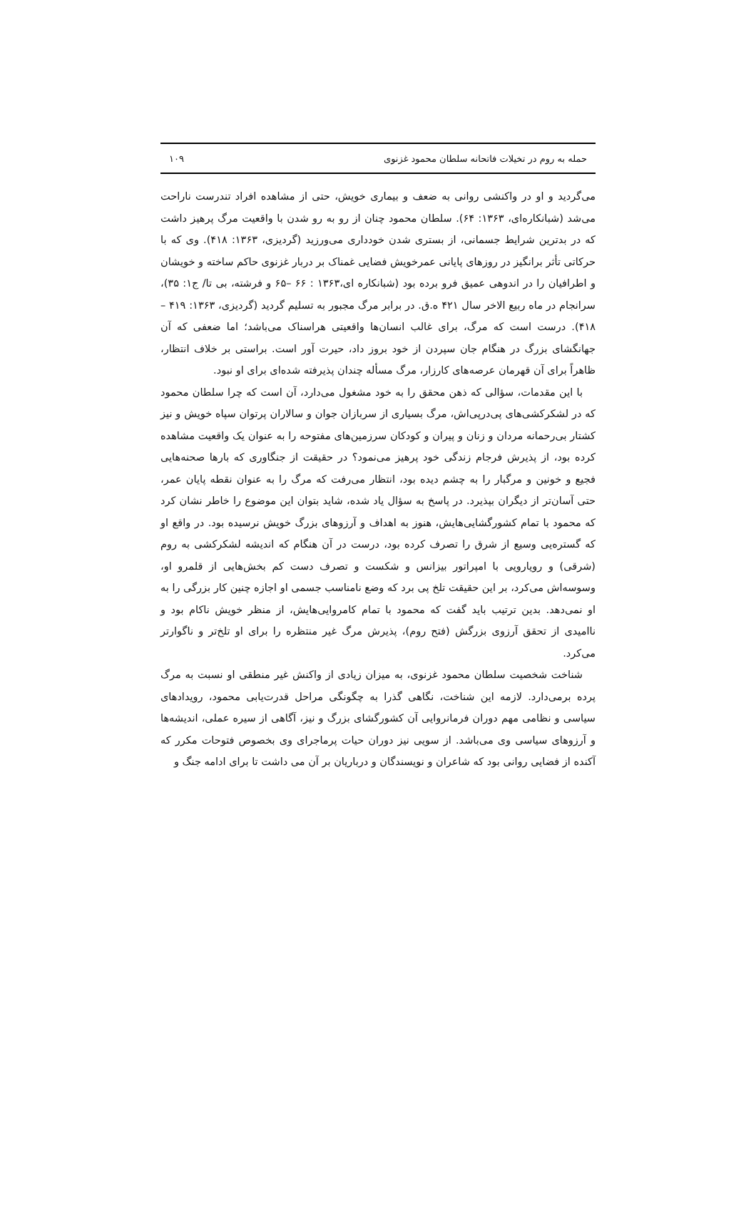حمله به روم در تخیلات فاتحانه سلطان محمود غزنوی ۱۰۹
می‌گردید و او در واکنشی روانی به ضعف و بیماری خویش، حتی از مشاهده افراد تندرست ناراحت می‌شد (شبانکاره‌ای، ۱۳۶۳: ۶۴). سلطان محمود چنان از رو به رو شدن با واقعیت مرگ پرهیز داشت که در بدترین شرایط جسمانی، از بستری شدن خودداری می‌ورزید (گردیزی، ۱۳۶۳: ۴۱۸). وی که با حرکاتی تأثر برانگیز در روزهای پایانی عمرخویش فضایی غمناک بر دربار غزنوی حاکم ساخته و خویشان و اطرافیان را در اندوهی عمیق فرو برده بود (شبانکاره ای،۱۳۶۳ : ۶۶ –۶۵ و فرشته، بی تا/ ج۱: ۳۵)، سرانجام در ماه ربیع الاخر سال ۴۲۱ ه.ق. در برابر مرگ مجبور به تسلیم گردید (گردیزی، ۱۳۶۳: ۴۱۹ –۴۱۸). درست است که مرگ، برای غالب انسان‌ها واقعیتی هراسناک می‌باشد؛ اما ضعفی که آن جهانگشای بزرگ در هنگام جان سپردن از خود بروز داد، حیرت آور است. براستی بر خلاف انتظار، ظاهراً برای آن قهرمان عرصه‌های کارزار، مرگ مسأله چندان پذیرفته شده‌ای برای او نبود.
با این مقدمات، سؤالی که ذهن محقق را به خود مشغول می‌دارد، آن است که چرا سلطان محمود که در لشکرکشی‌های پی‌درپی‌اش، مرگ بسیاری از سربازان جوان و سالاران پرتوان سپاه خویش و نیز کشتار بی‌رحمانه مردان و زنان و پیران و کودکان سرزمین‌های مفتوحه را به عنوان یک واقعیت مشاهده کرده بود، از پذیرش فرجام زندگی خود پرهیز می‌نمود؟ در حقیقت از جنگاوری که بارها صحنه‌هایی فجیع و خونین و مرگبار را به چشم دیده بود، انتظار می‌رفت که مرگ را به عنوان نقطه پایان عمر، حتی آسان‌تر از دیگران بپذیرد. در پاسخ به سؤال یاد شده، شاید بتوان این موضوع را خاطر نشان کرد که محمود با تمام کشورگشایی‌هایش، هنوز به اهداف و آرزوهای بزرگ خویش نرسیده بود. در واقع او که گستره‌یی وسیع از شرق را تصرف کرده بود، درست در آن هنگام که اندیشه لشکرکشی به روم (شرقی) و رویارویی با امپراتور بیزانس و شکست و تصرف دست کم بخش‌هایی از قلمرو او، وسوسه‌اش می‌کرد، بر این حقیقت تلخ پی برد که وضع نامناسب جسمی او اجازه چنین کار بزرگی را به او نمی‌دهد. بدین ترتیب باید گفت که محمود با تمام کامروایی‌هایش، از منظر خویش ناکام بود و ناامیدی از تحقق آرزوی بزرگش (فتح روم)، پذیرش مرگ غیر منتظره را برای او تلخ‌تر و ناگوارتر می‌کرد.
شناخت شخصیت سلطان محمود غزنوی، به میزان زیادی از واکنش غیر منطقی او نسبت به مرگ پرده برمی‌دارد. لازمه این شناخت، نگاهی گذرا به چگونگی مراحل قدرت‌یابی محمود، رویدادهای سیاسی و نظامی مهم دوران فرمانروایی آن کشورگشای بزرگ و نیز، آگاهی از سیره عملی، اندیشه‌ها و آرزوهای سیاسی وی می‌باشد. از سویی نیز دوران حیات پرماجرای وی بخصوص فتوحات مکرر که آکنده از فضایی روانی بود که شاعران و نویسندگان و درباریان بر آن می داشت تا برای ادامه جنگ و